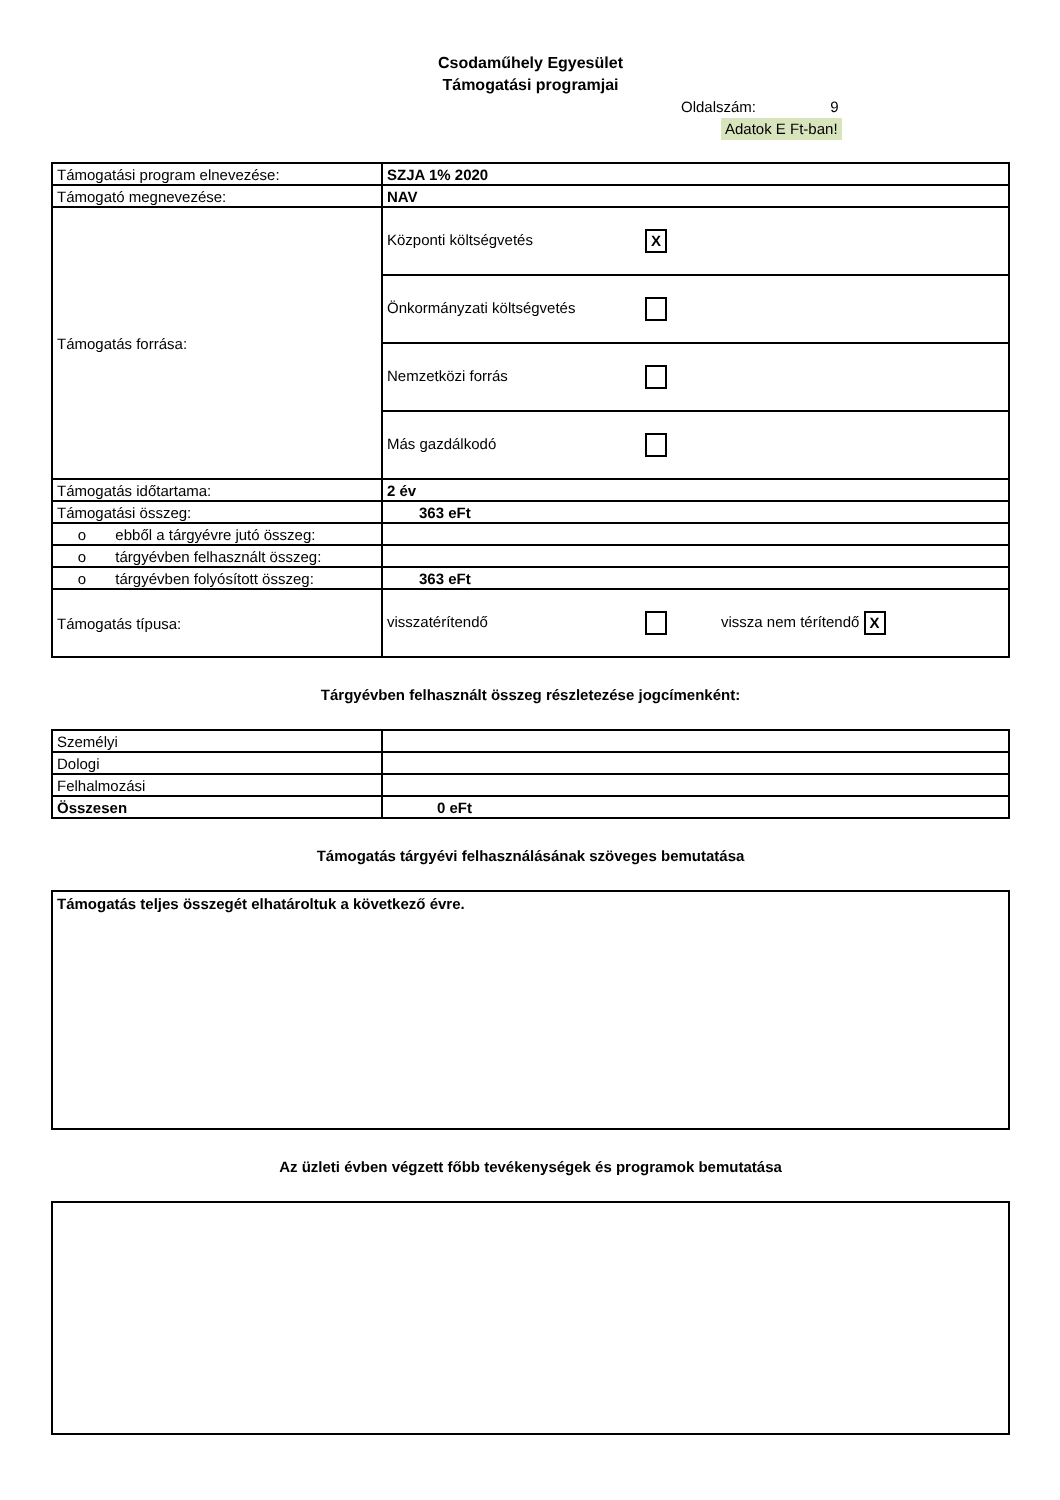Csodaműhely Egyesület
Támogatási programjai
Oldalszám: 9
Adatok E Ft-ban!
| Támogatási program elnevezése: | SZJA 1% 2020 |
| Támogató megnevezése: | NAV |
| Támogatás forrása: | Központi költségvetés X |
| | Önkormányzati költségvetés |
| | Nemzetközi forrás |
| | Más gazdálkodó |
| Támogatás időtartama: | 2 év |
| Támogatási összeg: | 363 eFt |
| o ebből a tárgyévre jutó összeg: | |
| o tárgyévben felhasznált összeg: | |
| o tárgyévben folyósított összeg: | 363 eFt |
| Támogatás típusa: | visszatérítendő vissza nem térítendő X |
Tárgyévben felhasznált összeg részletezése jogcímenként:
| Személyi | |
| Dologi | |
| Felhalmozási | |
| Összesen | 0 eFt |
Támogatás tárgyévi felhasználásának szöveges bemutatása
Támogatás teljes összegét elhatároltuk a következő évre.
Az üzleti évben végzett főbb tevékenységek és programok bemutatása